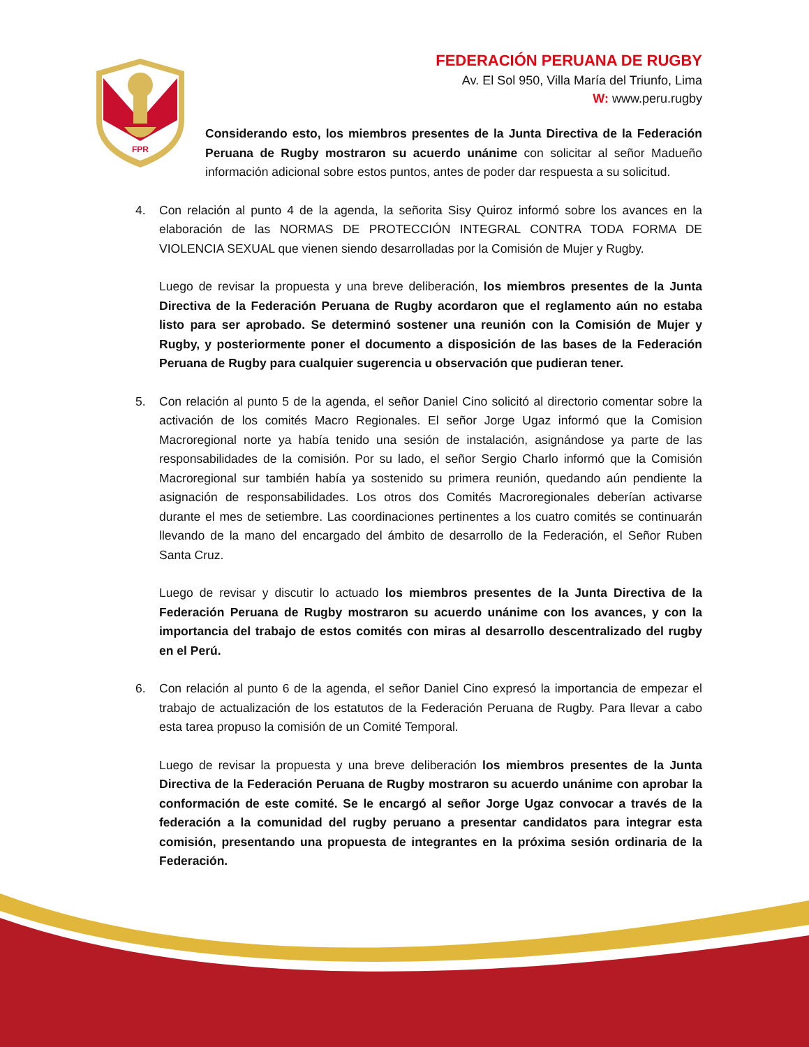FPR
FEDERACIÓN PERUANA DE RUGBY
Av. El Sol 950, Villa María del Triunfo, Lima
W: www.peru.rugby
Considerando esto, los miembros presentes de la Junta Directiva de la Federación Peruana de Rugby mostraron su acuerdo unánime con solicitar al señor Madueño información adicional sobre estos puntos, antes de poder dar respuesta a su solicitud.
4. Con relación al punto 4 de la agenda, la señorita Sisy Quiroz informó sobre los avances en la elaboración de las NORMAS DE PROTECCIÓN INTEGRAL CONTRA TODA FORMA DE VIOLENCIA SEXUAL que vienen siendo desarrolladas por la Comisión de Mujer y Rugby.
Luego de revisar la propuesta y una breve deliberación, los miembros presentes de la Junta Directiva de la Federación Peruana de Rugby acordaron que el reglamento aún no estaba listo para ser aprobado. Se determinó sostener una reunión con la Comisión de Mujer y Rugby, y posteriormente poner el documento a disposición de las bases de la Federación Peruana de Rugby para cualquier sugerencia u observación que pudieran tener.
5. Con relación al punto 5 de la agenda, el señor Daniel Cino solicitó al directorio comentar sobre la activación de los comités Macro Regionales. El señor Jorge Ugaz informó que la Comision Macroregional norte ya había tenido una sesión de instalación, asignándose ya parte de las responsabilidades de la comisión. Por su lado, el señor Sergio Charlo informó que la Comisión Macroregional sur también había ya sostenido su primera reunión, quedando aún pendiente la asignación de responsabilidades. Los otros dos Comités Macroregionales deberían activarse durante el mes de setiembre. Las coordinaciones pertinentes a los cuatro comités se continuarán llevando de la mano del encargado del ámbito de desarrollo de la Federación, el Señor Ruben Santa Cruz.
Luego de revisar y discutir lo actuado los miembros presentes de la Junta Directiva de la Federación Peruana de Rugby mostraron su acuerdo unánime con los avances, y con la importancia del trabajo de estos comités con miras al desarrollo descentralizado del rugby en el Perú.
6. Con relación al punto 6 de la agenda, el señor Daniel Cino expresó la importancia de empezar el trabajo de actualización de los estatutos de la Federación Peruana de Rugby. Para llevar a cabo esta tarea propuso la comisión de un Comité Temporal.
Luego de revisar la propuesta y una breve deliberación los miembros presentes de la Junta Directiva de la Federación Peruana de Rugby mostraron su acuerdo unánime con aprobar la conformación de este comité. Se le encargó al señor Jorge Ugaz convocar a través de la federación a la comunidad del rugby peruano a presentar candidatos para integrar esta comisión, presentando una propuesta de integrantes en la próxima sesión ordinaria de la Federación.